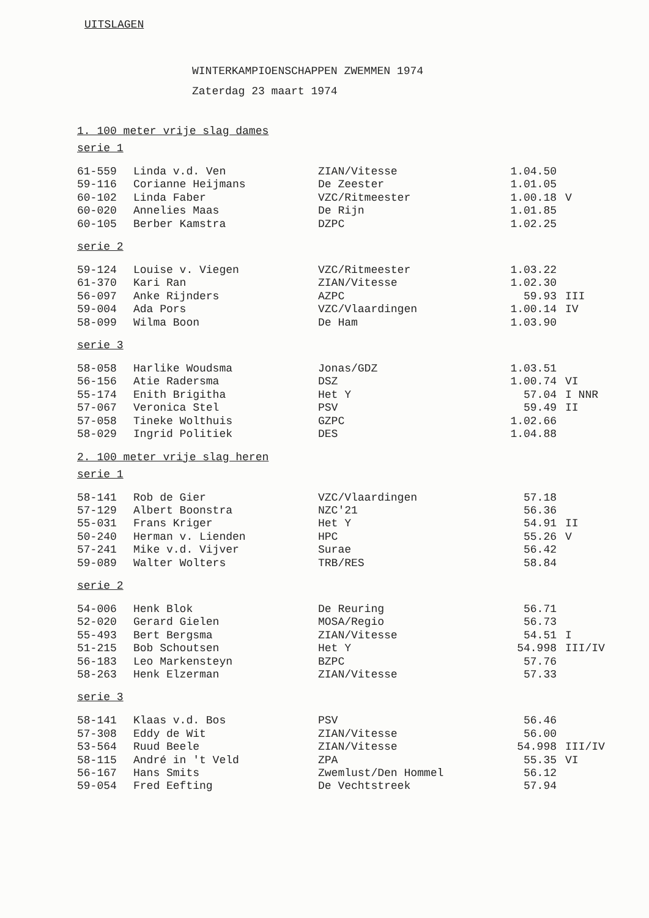UITSLAGEN
WINTERKAMPIOENSCHAPPEN ZWEMMEN 1974
Zaterdag 23 maart 1974
1. 100 meter vrije slag dames
serie 1
| 61-559 | Linda v.d. Ven | ZIAN/Vitesse | 1.04.50 | |
| 59-116 | Corianne Heijmans | De Zeester | 1.01.05 | |
| 60-102 | Linda Faber | VZC/Ritmeester | 1.00.18 | V |
| 60-020 | Annelies Maas | De Rijn | 1.01.85 | |
| 60-105 | Berber Kamstra | DZPC | 1.02.25 | |
serie 2
| 59-124 | Louise v. Viegen | VZC/Ritmeester | 1.03.22 | |
| 61-370 | Kari Ran | ZIAN/Vitesse | 1.02.30 | |
| 56-097 | Anke Rijnders | AZPC | 59.93 | III |
| 59-004 | Ada Pors | VZC/Vlaardingen | 1.00.14 | IV |
| 58-099 | Wilma Boon | De Ham | 1.03.90 | |
serie 3
| 58-058 | Harlike Woudsma | Jonas/GDZ | 1.03.51 | |
| 56-156 | Atie Radersma | DSZ | 1.00.74 | VI |
| 55-174 | Enith Brigitha | Het Y | 57.04 | I NNR |
| 57-067 | Veronica Stel | PSV | 59.49 | II |
| 57-058 | Tineke Wolthuis | GZPC | 1.02.66 | |
| 58-029 | Ingrid Politiek | DES | 1.04.88 | |
2. 100 meter vrije slag heren
serie 1
| 58-141 | Rob de Gier | VZC/Vlaardingen | 57.18 | |
| 57-129 | Albert Boonstra | NZC'21 | 56.36 | |
| 55-031 | Frans Kriger | Het Y | 54.91 | II |
| 50-240 | Herman v. Lienden | HPC | 55.26 | V |
| 57-241 | Mike v.d. Vijver | Surae | 56.42 | |
| 59-089 | Walter Wolters | TRB/RES | 58.84 | |
serie 2
| 54-006 | Henk Blok | De Reuring | 56.71 | |
| 52-020 | Gerard Gielen | MOSA/Regio | 56.73 | |
| 55-493 | Bert Bergsma | ZIAN/Vitesse | 54.51 | I |
| 51-215 | Bob Schoutsen | Het Y | 54.998 | III/IV |
| 56-183 | Leo Markensteyn | BZPC | 57.76 | |
| 58-263 | Henk Elzerman | ZIAN/Vitesse | 57.33 | |
serie 3
| 58-141 | Klaas v.d. Bos | PSV | 56.46 | |
| 57-308 | Eddy de Wit | ZIAN/Vitesse | 56.00 | |
| 53-564 | Ruud Beele | ZIAN/Vitesse | 54.998 | III/IV |
| 58-115 | André in 't Veld | ZPA | 55.35 | VI |
| 56-167 | Hans Smits | Zwemlust/Den Hommel | 56.12 | |
| 59-054 | Fred Eefting | De Vechtstreek | 57.94 | |